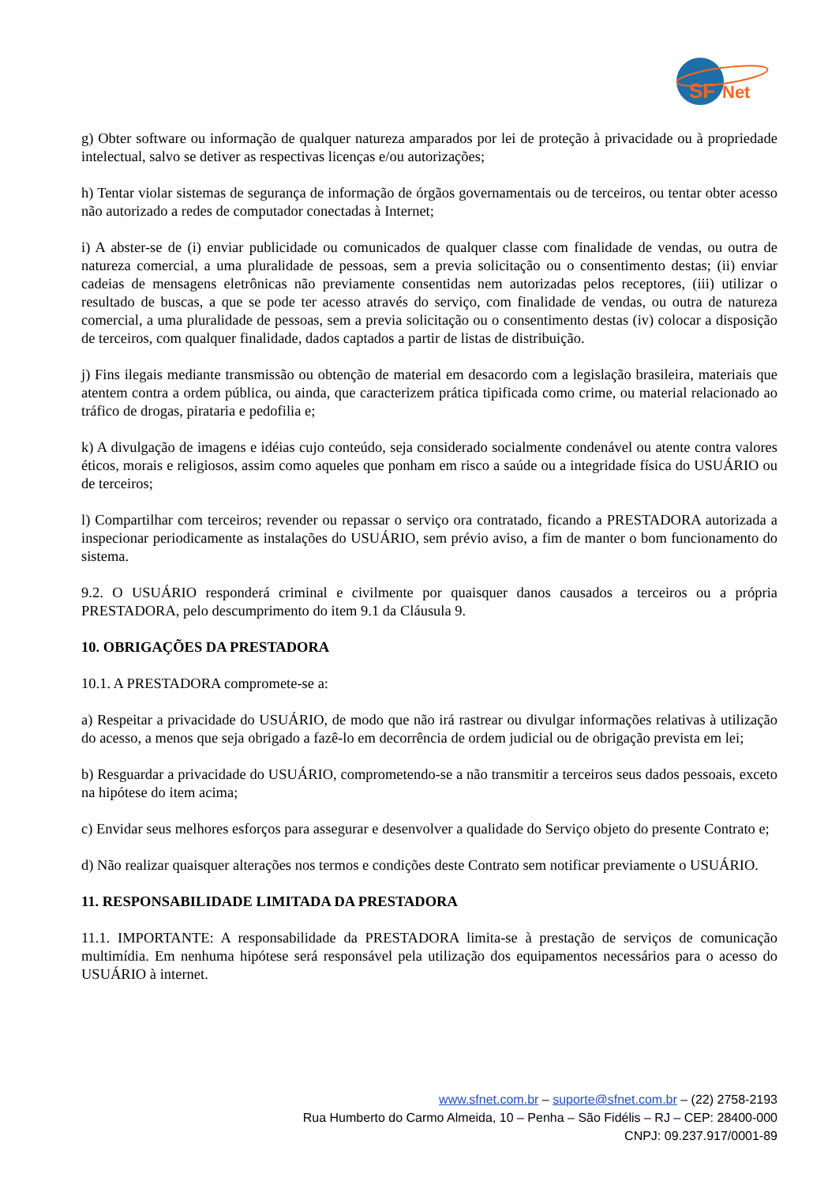SF
Net
g) Obter software ou informação de qualquer natureza amparados por lei de proteção à privacidade ou à propriedade intelectual, salvo se detiver as respectivas licenças e/ou autorizações;
h) Tentar violar sistemas de segurança de informação de órgãos governamentais ou de terceiros, ou tentar obter acesso não autorizado a redes de computador conectadas à Internet;
i) A abster-se de (i) enviar publicidade ou comunicados de qualquer classe com finalidade de vendas, ou outra de natureza comercial, a uma pluralidade de pessoas, sem a previa solicitação ou o consentimento destas; (ii) enviar cadeias de mensagens eletrônicas não previamente consentidas nem autorizadas pelos receptores, (iii) utilizar o resultado de buscas, a que se pode ter acesso através do serviço, com finalidade de vendas, ou outra de natureza comercial, a uma pluralidade de pessoas, sem a previa solicitação ou o consentimento destas (iv) colocar a disposição de terceiros, com qualquer finalidade, dados captados a partir de listas de distribuição.
j) Fins ilegais mediante transmissão ou obtenção de material em desacordo com a legislação brasileira, materiais que atentem contra a ordem pública, ou ainda, que caracterizem prática tipificada como crime, ou material relacionado ao tráfico de drogas, pirataria e pedofilia e;
k) A divulgação de imagens e idéias cujo conteúdo, seja considerado socialmente condenável ou atente contra valores éticos, morais e religiosos, assim como aqueles que ponham em risco a saúde ou a integridade física do USUÁRIO ou de terceiros;
l) Compartilhar com terceiros; revender ou repassar o serviço ora contratado, ficando a PRESTADORA autorizada a inspecionar periodicamente as instalações do USUÁRIO, sem prévio aviso, a fim de manter o bom funcionamento do sistema.
9.2. O USUÁRIO responderá criminal e civilmente por quaisquer danos causados a terceiros ou a própria PRESTADORA, pelo descumprimento do item 9.1 da Cláusula 9.
10. OBRIGAÇÕES DA PRESTADORA
10.1. A PRESTADORA compromete-se a:
a) Respeitar a privacidade do USUÁRIO, de modo que não irá rastrear ou divulgar informações relativas à utilização do acesso, a menos que seja obrigado a fazê-lo em decorrência de ordem judicial ou de obrigação prevista em lei;
b) Resguardar a privacidade do USUÁRIO, comprometendo-se a não transmitir a terceiros seus dados pessoais, exceto na hipótese do item acima;
c) Envidar seus melhores esforços para assegurar e desenvolver a qualidade do Serviço objeto do presente Contrato e;
d) Não realizar quaisquer alterações nos termos e condições deste Contrato sem notificar previamente o USUÁRIO.
11. RESPONSABILIDADE LIMITADA DA PRESTADORA
11.1. IMPORTANTE: A responsabilidade da PRESTADORA limita-se à prestação de serviços de comunicação multimídia. Em nenhuma hipótese será responsável pela utilização dos equipamentos necessários para o acesso do USUÁRIO à internet.
www.sfnet.com.br – suporte@sfnet.com.br – (22) 2758-2193
Rua Humberto do Carmo Almeida, 10 – Penha – São Fidélis – RJ – CEP: 28400-000
CNPJ: 09.237.917/0001-89